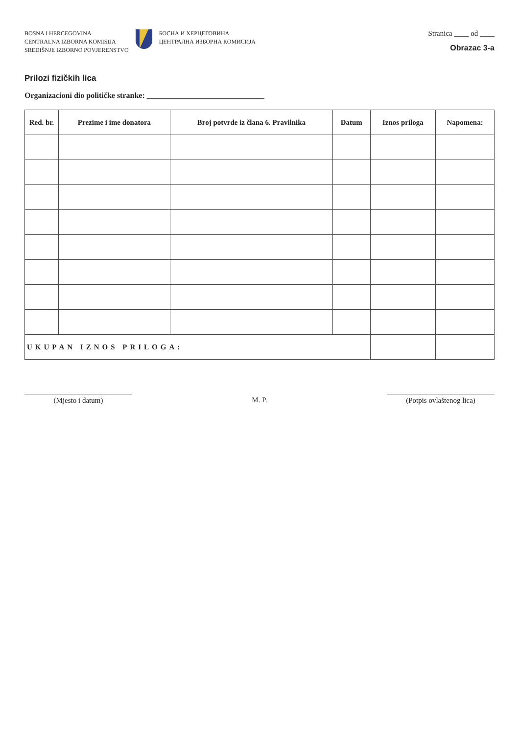BOSNA I HERCEGOVINA
CENTRALNA IZBORNA KOMISIJA
SREDIŠNJE IZBORNO POVJERENSTVO
БОСНА И ХЕРЦЕГОВИНА
ЦЕНТРАЛНА ИЗБОРНА КОМИСИЈА
Stranica ____ od ____
Obrazac 3-a
Prilozi fizičkih lica
Organizacioni dio političke stranke: ______________________________
| Red. br. | Prezime i ime donatora | Broj potvrde iz člana 6. Pravilnika | Datum | Iznos priloga | Napomena: |
| --- | --- | --- | --- | --- | --- |
| UKUPAN IZNOS PRILOGA: | | | | | |
(Mjesto i datum) M. P. (Potpis ovlaštenog lica)